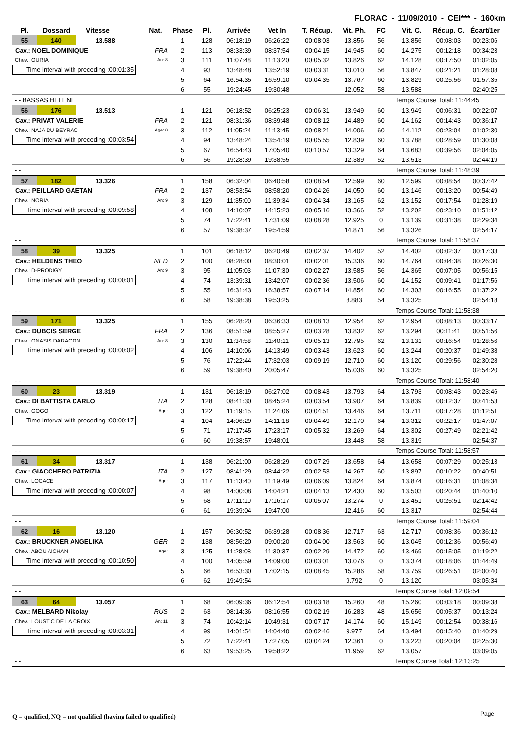FLORAC - 11/09/2010 - CEI*** - 160km
| Pl. | Dossard | Vitesse | Nat. | Phase | Pl. | Arrivée | Vet In | T. Récup. | Vit. Ph. | FC | Vit. C. | Récup. C. | Écart/1er |
| --- | --- | --- | --- | --- | --- | --- | --- | --- | --- | --- | --- | --- | --- |
| 55 | 140 | 13.588 | | 1 | 128 | 06:18:19 | 06:26:22 | 00:08:03 | 13.856 | 56 | 13.856 | 00:08:03 | 00:23:06 |
| Cav.: NOEL DOMINIQUE | | | FRA | 2 | 113 | 08:33:39 | 08:37:54 | 00:04:15 | 14.945 | 60 | 14.275 | 00:12:18 | 00:34:23 |
| Chev.: OURIA | | | An: 8 | 3 | 111 | 11:07:48 | 11:13:20 | 00:05:32 | 13.826 | 62 | 14.128 | 00:17:50 | 01:02:05 |
| Time interval with preceding :00:01:35 | | | | 4 | 93 | 13:48:48 | 13:52:19 | 00:03:31 | 13.010 | 56 | 13.847 | 00:21:21 | 01:28:08 |
| | | | | 5 | 64 | 16:54:35 | 16:59:10 | 00:04:35 | 13.767 | 60 | 13.829 | 00:25:56 | 01:57:35 |
| | | | | 6 | 55 | 19:24:45 | 19:30:48 | | 12.052 | 58 | 13.588 | | 02:40:25 |
| - - BASSAS HELENE | | | | | | | | | | Temps Course Total: 11:44:45 | | | |
| 56 | 176 | 13.513 | | 1 | 121 | 06:18:52 | 06:25:23 | 00:06:31 | 13.949 | 60 | 13.949 | 00:06:31 | 00:22:07 |
| Cav.: PRIVAT VALERIE | | | FRA | 2 | 121 | 08:31:36 | 08:39:48 | 00:08:12 | 14.489 | 60 | 14.162 | 00:14:43 | 00:36:17 |
| Chev.: NAJA DU BEYRAC | | | Age: 0 | 3 | 112 | 11:05:24 | 11:13:45 | 00:08:21 | 14.006 | 60 | 14.112 | 00:23:04 | 01:02:30 |
| Time interval with preceding :00:03:54 | | | | 4 | 94 | 13:48:24 | 13:54:19 | 00:05:55 | 12.839 | 60 | 13.788 | 00:28:59 | 01:30:08 |
| | | | | 5 | 67 | 16:54:43 | 17:05:40 | 00:10:57 | 13.329 | 64 | 13.683 | 00:39:56 | 02:04:05 |
| | | | | 6 | 56 | 19:28:39 | 19:38:55 | | 12.389 | 52 | 13.513 | | 02:44:19 |
| - - | | | | | | | | | | Temps Course Total: 11:48:39 | | | |
| 57 | 182 | 13.326 | | 1 | 158 | 06:32:04 | 06:40:58 | 00:08:54 | 12.599 | 60 | 12.599 | 00:08:54 | 00:37:42 |
| Cav.: PEILLARD GAETAN | | | FRA | 2 | 137 | 08:53:54 | 08:58:20 | 00:04:26 | 14.050 | 60 | 13.146 | 00:13:20 | 00:54:49 |
| Chev.: NORIA | | | An: 9 | 3 | 129 | 11:35:00 | 11:39:34 | 00:04:34 | 13.165 | 62 | 13.152 | 00:17:54 | 01:28:19 |
| Time interval with preceding :00:09:58 | | | | 4 | 108 | 14:10:07 | 14:15:23 | 00:05:16 | 13.366 | 52 | 13.202 | 00:23:10 | 01:51:12 |
| | | | | 5 | 74 | 17:22:41 | 17:31:09 | 00:08:28 | 12.925 | 0 | 13.139 | 00:31:38 | 02:29:34 |
| | | | | 6 | 57 | 19:38:37 | 19:54:59 | | 14.871 | 56 | 13.326 | | 02:54:17 |
| - - | | | | | | | | | | Temps Course Total: 11:58:37 | | | |
| 58 | 39 | 13.325 | | 1 | 101 | 06:18:12 | 06:20:49 | 00:02:37 | 14.402 | 52 | 14.402 | 00:02:37 | 00:17:33 |
| Cav.: HELDENS THEO | | | NED | 2 | 100 | 08:28:00 | 08:30:01 | 00:02:01 | 15.336 | 60 | 14.764 | 00:04:38 | 00:26:30 |
| Chev.: D-PRODIGY | | | An: 9 | 3 | 95 | 11:05:03 | 11:07:30 | 00:02:27 | 13.585 | 56 | 14.365 | 00:07:05 | 00:56:15 |
| Time interval with preceding :00:00:01 | | | | 4 | 74 | 13:39:31 | 13:42:07 | 00:02:36 | 13.506 | 60 | 14.152 | 00:09:41 | 01:17:56 |
| | | | | 5 | 55 | 16:31:43 | 16:38:57 | 00:07:14 | 14.854 | 60 | 14.303 | 00:16:55 | 01:37:22 |
| | | | | 6 | 58 | 19:38:38 | 19:53:25 | | 8.883 | 54 | 13.325 | | 02:54:18 |
| - - | | | | | | | | | | Temps Course Total: 11:58:38 | | | |
| 59 | 171 | 13.325 | | 1 | 155 | 06:28:20 | 06:36:33 | 00:08:13 | 12.954 | 62 | 12.954 | 00:08:13 | 00:33:17 |
| Cav.: DUBOIS SERGE | | | FRA | 2 | 136 | 08:51:59 | 08:55:27 | 00:03:28 | 13.832 | 62 | 13.294 | 00:11:41 | 00:51:56 |
| Chev.: ONASIS DARAGON | | | An: 8 | 3 | 130 | 11:34:58 | 11:40:11 | 00:05:13 | 12.795 | 62 | 13.131 | 00:16:54 | 01:28:56 |
| Time interval with preceding :00:00:02 | | | | 4 | 106 | 14:10:06 | 14:13:49 | 00:03:43 | 13.623 | 60 | 13.244 | 00:20:37 | 01:49:38 |
| | | | | 5 | 76 | 17:22:44 | 17:32:03 | 00:09:19 | 12.710 | 60 | 13.120 | 00:29:56 | 02:30:28 |
| | | | | 6 | 59 | 19:38:40 | 20:05:47 | | 15.036 | 60 | 13.325 | | 02:54:20 |
| - - | | | | | | | | | | Temps Course Total: 11:58:40 | | | |
| 60 | 23 | 13.319 | | 1 | 131 | 06:18:19 | 06:27:02 | 00:08:43 | 13.793 | 64 | 13.793 | 00:08:43 | 00:23:46 |
| Cav.: DI BATTISTA CARLO | | | ITA | 2 | 128 | 08:41:30 | 08:45:24 | 00:03:54 | 13.907 | 64 | 13.839 | 00:12:37 | 00:41:53 |
| Chev.: GOGO | | | Age: | 3 | 122 | 11:19:15 | 11:24:06 | 00:04:51 | 13.446 | 64 | 13.711 | 00:17:28 | 01:12:51 |
| Time interval with preceding :00:00:17 | | | | 4 | 104 | 14:06:29 | 14:11:18 | 00:04:49 | 12.170 | 64 | 13.312 | 00:22:17 | 01:47:07 |
| | | | | 5 | 71 | 17:17:45 | 17:23:17 | 00:05:32 | 13.269 | 64 | 13.302 | 00:27:49 | 02:21:42 |
| | | | | 6 | 60 | 19:38:57 | 19:48:01 | | 13.448 | 58 | 13.319 | | 02:54:37 |
| - - | | | | | | | | | | Temps Course Total: 11:58:57 | | | |
| 61 | 34 | 13.317 | | 1 | 138 | 06:21:00 | 06:28:29 | 00:07:29 | 13.658 | 64 | 13.658 | 00:07:29 | 00:25:13 |
| Cav.: GIACCHERO PATRIZIA | | | ITA | 2 | 127 | 08:41:29 | 08:44:22 | 00:02:53 | 14.267 | 60 | 13.897 | 00:10:22 | 00:40:51 |
| Chev.: LOCACE | | | Age: | 3 | 117 | 11:13:40 | 11:19:49 | 00:06:09 | 13.824 | 64 | 13.874 | 00:16:31 | 01:08:34 |
| Time interval with preceding :00:00:07 | | | | 4 | 98 | 14:00:08 | 14:04:21 | 00:04:13 | 12.430 | 60 | 13.503 | 00:20:44 | 01:40:10 |
| | | | | 5 | 68 | 17:11:10 | 17:16:17 | 00:05:07 | 13.274 | 0 | 13.451 | 00:25:51 | 02:14:42 |
| | | | | 6 | 61 | 19:39:04 | 19:47:00 | | 12.416 | 60 | 13.317 | | 02:54:44 |
| - - | | | | | | | | | | Temps Course Total: 11:59:04 | | | |
| 62 | 16 | 13.120 | | 1 | 157 | 06:30:52 | 06:39:28 | 00:08:36 | 12.717 | 63 | 12.717 | 00:08:36 | 00:36:12 |
| Cav.: BRUCKNER ANGELIKA | | | GER | 2 | 138 | 08:56:20 | 09:00:20 | 00:04:00 | 13.563 | 60 | 13.045 | 00:12:36 | 00:56:49 |
| Chev.: ABOU AICHAN | | | Age: | 3 | 125 | 11:28:08 | 11:30:37 | 00:02:29 | 14.472 | 60 | 13.469 | 00:15:05 | 01:19:22 |
| Time interval with preceding :00:10:50 | | | | 4 | 100 | 14:05:59 | 14:09:00 | 00:03:01 | 13.076 | 0 | 13.374 | 00:18:06 | 01:44:49 |
| | | | | 5 | 66 | 16:53:30 | 17:02:15 | 00:08:45 | 15.286 | 58 | 13.759 | 00:26:51 | 02:00:40 |
| | | | | 6 | 62 | 19:49:54 | | | 9.792 | 0 | 13.120 | | 03:05:34 |
| - - | | | | | | | | | | Temps Course Total: 12:09:54 | | | |
| 63 | 64 | 13.057 | | 1 | 68 | 06:09:36 | 06:12:54 | 00:03:18 | 15.260 | 48 | 15.260 | 00:03:18 | 00:09:38 |
| Cav.: MELBARD Nikolay | | | RUS | 2 | 63 | 08:14:36 | 08:16:55 | 00:02:19 | 16.283 | 48 | 15.656 | 00:05:37 | 00:13:24 |
| Chev.: LOUSTIC DE LA CROIX | | | An: 11 | 3 | 74 | 10:42:14 | 10:49:31 | 00:07:17 | 14.174 | 60 | 15.149 | 00:12:54 | 00:38:16 |
| Time interval with preceding :00:03:31 | | | | 4 | 99 | 14:01:54 | 14:04:40 | 00:02:46 | 9.977 | 64 | 13.494 | 00:15:40 | 01:40:29 |
| | | | | 5 | 72 | 17:22:41 | 17:27:05 | 00:04:24 | 12.361 | 0 | 13.223 | 00:20:04 | 02:25:30 |
| | | | | 6 | 63 | 19:53:25 | 19:58:22 | | 11.959 | 62 | 13.057 | | 03:09:05 |
| - - | | | | | | | | | | Temps Course Total: 12:13:25 | | | |
Q = qualified, NQ = not qualified (having failed to qualified)
Page: